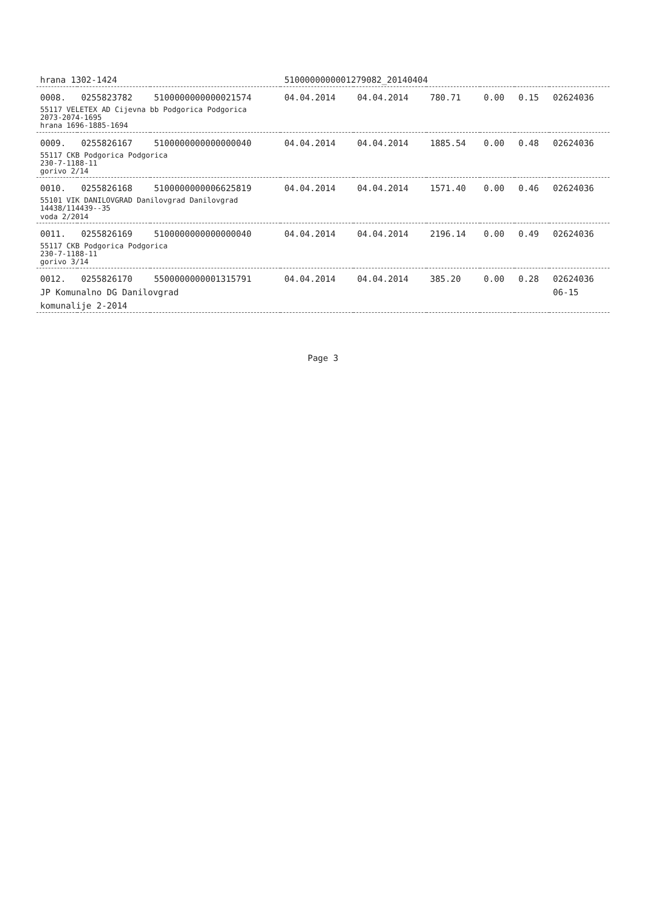| hrana 1302-1424 | | | 5100000000001279082_20140404 | | | | | |
| 0008. | 0255823782 | 5100000000000021574 | 04.04.2014 | 04.04.2014 | 780.71 | 0.00 | 0.15 | 02624036 |
| 55117 VELETEX AD Cijevna bb Podgorica Podgorica 2073-2074-1695 hrana 1696-1885-1694 | | | | | | | | |
| 0009. | 0255826167 | 5100000000000000040 | 04.04.2014 | 04.04.2014 | 1885.54 | 0.00 | 0.48 | 02624036 |
| 55117 CKB Podgorica Podgorica 230-7-1188-11 gorivo 2/14 | | | | | | | | |
| 0010. | 0255826168 | 5100000000006625819 | 04.04.2014 | 04.04.2014 | 1571.40 | 0.00 | 0.46 | 02624036 |
| 55101 VIK DANILOVGRAD Danilovgrad Danilovgrad 14438/114439--35 voda 2/2014 | | | | | | | | |
| 0011. | 0255826169 | 5100000000000000040 | 04.04.2014 | 04.04.2014 | 2196.14 | 0.00 | 0.49 | 02624036 |
| 55117 CKB Podgorica Podgorica 230-7-1188-11 gorivo 3/14 | | | | | | | | |
| 0012. | 0255826170 | 5500000000001315791 | 04.04.2014 | 04.04.2014 | 385.20 | 0.00 | 0.28 | 02624036 |
| JP Komunalno DG Danilovgrad | | | | | | | | 06-15 |
| komunalije 2-2014 | | | | | | | | |
Page 3